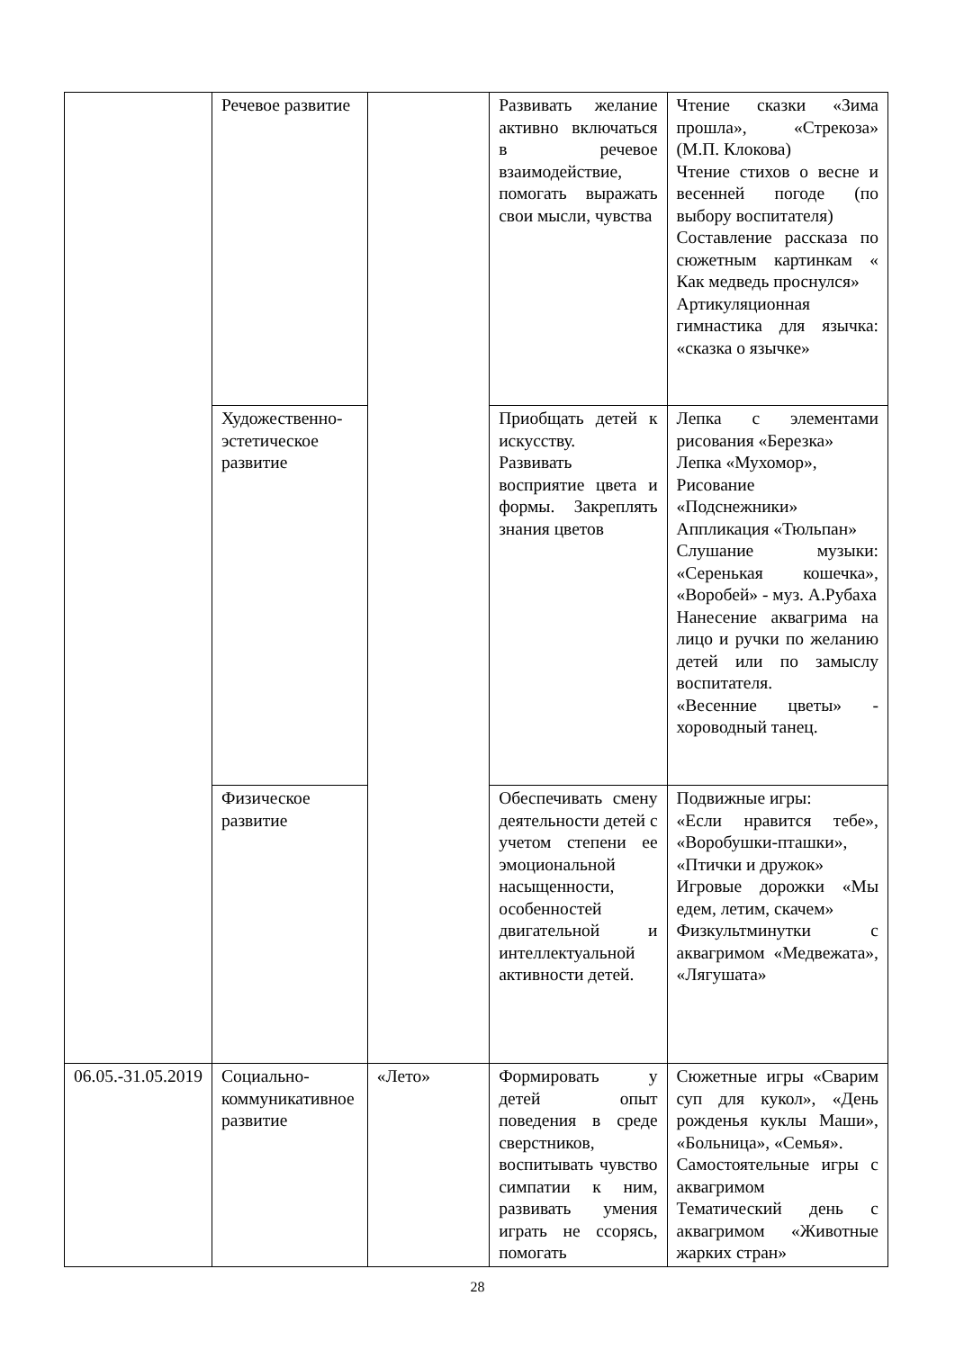| | Речевое развитие | | Развивать желание активно включаться в речевое взаимодействие, помогать выражать свои мысли, чувства | Чтение сказки «Зима прошла», «Стрекоза» (М.П. Клокова) Чтение стихов о весне и весенней погоде (по выбору воспитателя) Составление рассказа по сюжетным картинкам « Как медведь проснулся» Артикуляционная гимнастика для язычка: «сказка о язычке» |
| | Художественно-эстетическое развитие | | Приобщать детей к искусству. Развивать восприятие цвета и формы. Закреплять знания цветов | Лепка с элементами рисования «Березка» Лепка «Мухомор», Рисование «Подснежники» Аппликация «Тюльпан» Слушание музыки: «Серенькая кошечка», «Воробей» - муз. А.Рубаха Нанесение аквагрима на лицо и ручки по желанию детей или по замыслу воспитателя. «Весенние цветы» - хороводный танец. |
| | Физическое развитие | | Обеспечивать смену деятельности детей с учетом степени ее эмоциональной насыщенности, особенностей двигательной и интеллектуальной активности детей. | Подвижные игры: «Если нравится тебе», «Воробушки-пташки», «Птички и дружок» Игровые дорожки «Мы едем, летим, скачем» Физкультминутки с аквагримом «Медвежата», «Лягушата» |
| 06.05.-31.05.2019 | Социально-коммуникативное развитие | «Лето» | Формировать у детей опыт поведения в среде сверстников, воспитывать чувство симпатии к ним, развивать умения играть не ссорясь, помогать | Сюжетные игры «Сварим суп для кукол», «День рожденья куклы Маши», «Больница», «Семья». Самостоятельные игры с аквагримом Тематический день с аквагримом «Животные жарких стран» |
28